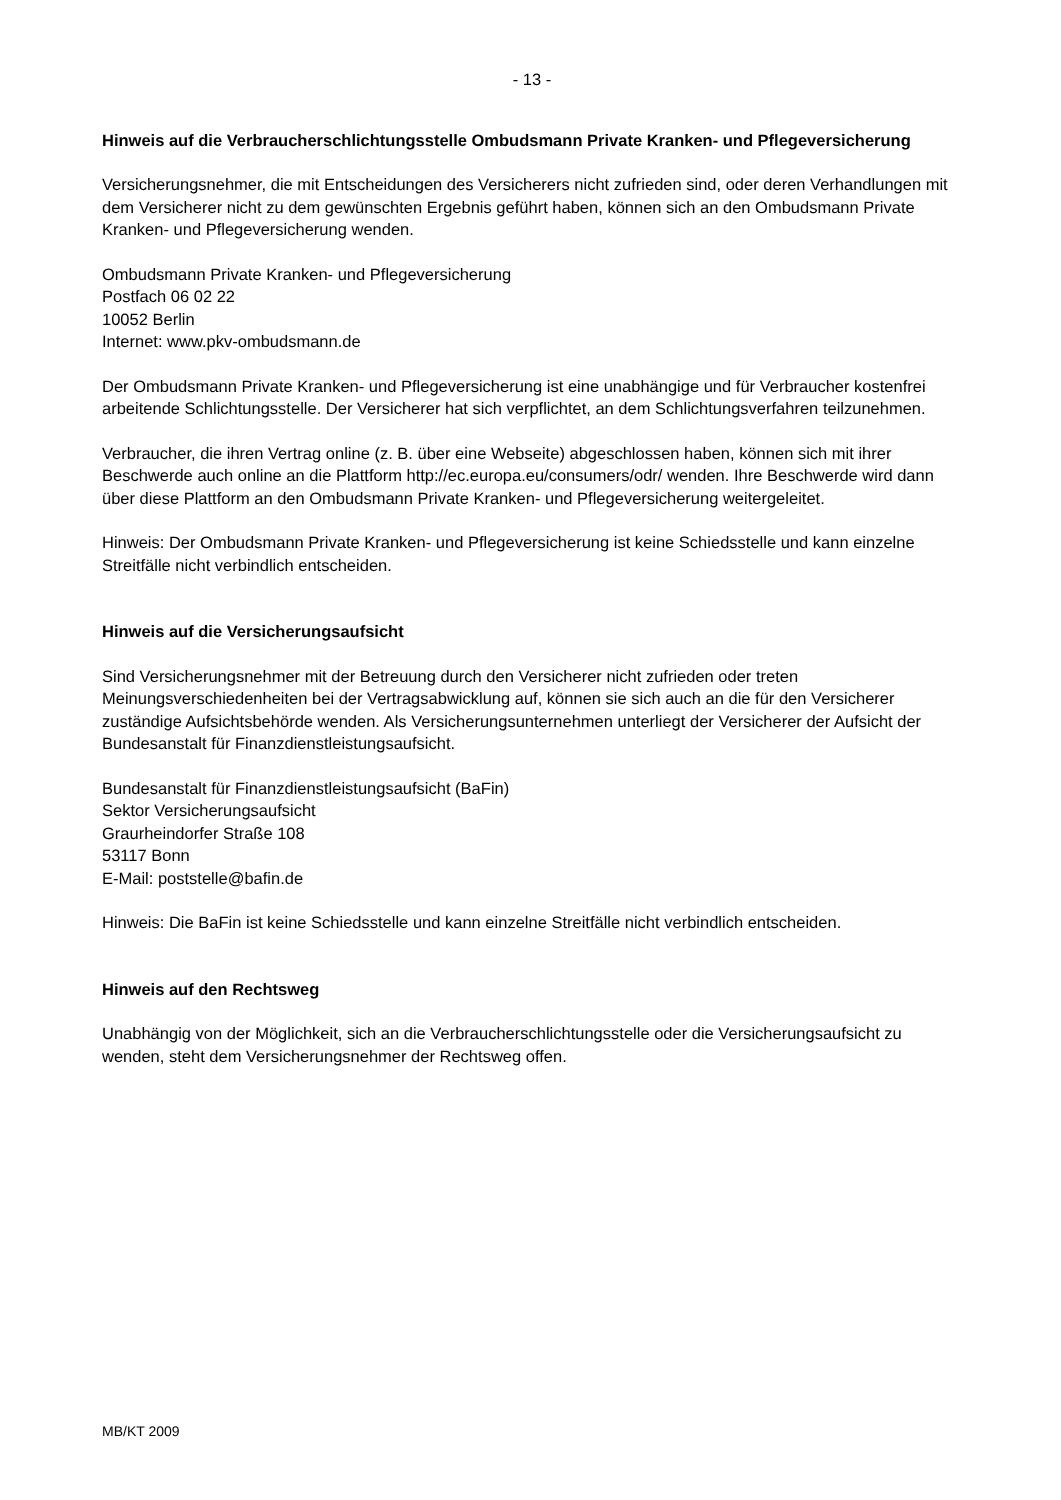- 13 -
Hinweis auf die Verbraucherschlichtungsstelle Ombudsmann Private Kranken- und Pflege­versicherung
Versicherungsnehmer, die mit Entscheidungen des Versicherers nicht zufrieden sind, oder deren Verhandlungen mit dem Versicherer nicht zu dem gewünschten Ergebnis geführt haben, können sich an den Ombudsmann Private Kranken- und Pflegeversicherung wenden.
Ombudsmann Private Kranken- und Pflegeversicherung
Postfach 06 02 22
10052 Berlin
Internet: www.pkv-ombudsmann.de
Der Ombudsmann Private Kranken- und Pflegeversicherung ist eine unabhängige und für Verbrau­cher kostenfrei arbeitende Schlichtungsstelle. Der Versicherer hat sich verpflichtet, an dem Schlichtungsverfahren teilzunehmen.
Verbraucher, die ihren Vertrag online (z. B. über eine Webseite) abgeschlossen haben, können sich mit ihrer Beschwerde auch online an die Plattform http://ec.europa.eu/consumers/odr/ wen­den. Ihre Beschwerde wird dann über diese Plattform an den Ombudsmann Private Kranken- und Pflegeversicherung weitergeleitet.
Hinweis: Der Ombudsmann Private Kranken- und Pflegeversicherung ist keine Schiedsstelle und kann einzelne Streitfälle nicht verbindlich entscheiden.
Hinweis auf die Versicherungsaufsicht
Sind Versicherungsnehmer mit der Betreuung durch den Versicherer nicht zufrieden oder treten Meinungsverschiedenheiten bei der Vertragsabwicklung auf, können sie sich auch an die für den Versicherer zuständige Aufsichtsbehörde wenden. Als Versicherungsunternehmen unterliegt der Versicherer der Aufsicht der Bundesanstalt für Finanzdienstleistungsaufsicht.
Bundesanstalt für Finanzdienstleistungsaufsicht (BaFin)
Sektor Versicherungsaufsicht
Graurheindorfer Straße 108
53117 Bonn
E-Mail: poststelle@bafin.de
Hinweis: Die BaFin ist keine Schiedsstelle und kann einzelne Streitfälle nicht verbindlich entschei­den.
Hinweis auf den Rechtsweg
Unabhängig von der Möglichkeit, sich an die Verbraucherschlichtungsstelle oder die Versiche­rungsaufsicht zu wenden, steht dem Versicherungsnehmer der Rechtsweg offen.
MB/KT 2009